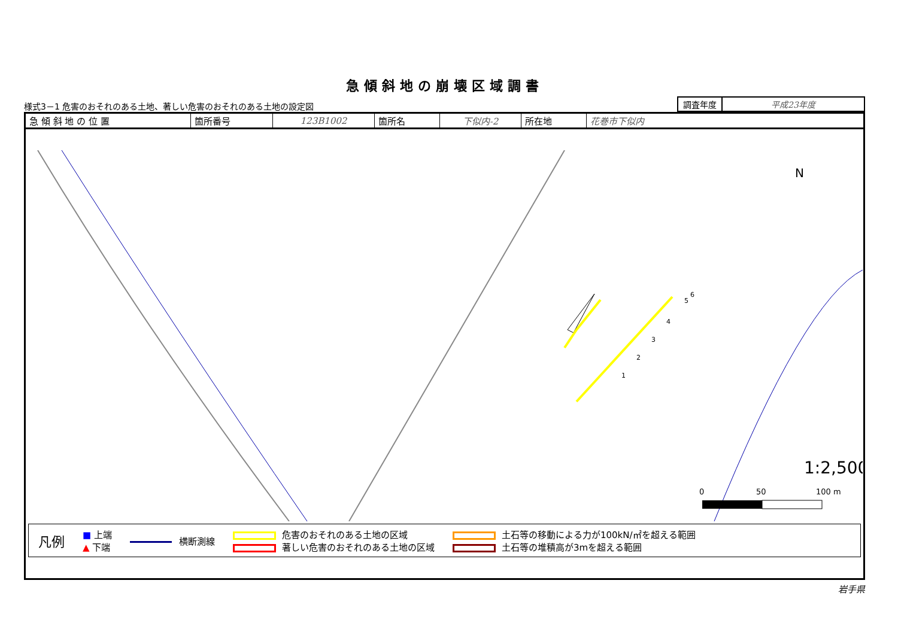急傾斜地の崩壊区域調書
様式3－1 危害のおそれのある土地、著しい危害のおそれのある土地の設定図
| 調査年度 | 平成23年度 |
| 急 傾 斜 地 の 位 置 | 箇所番号 | 123B1002 | 箇所名 | 下似内-2 | 所在地 | 花巻市下似内 |
1:2,500
N
0
50
100 m
1
2
3
4
5
6
凡例 ■ 上端
▲ 下端 横断測線 危害のおそれのある土地の区域
著しい危害のおそれのある土地の区域 土石等の移動による力が100kN/㎡を超える範囲
土石等の堆積高が3mを超える範囲
岩手県